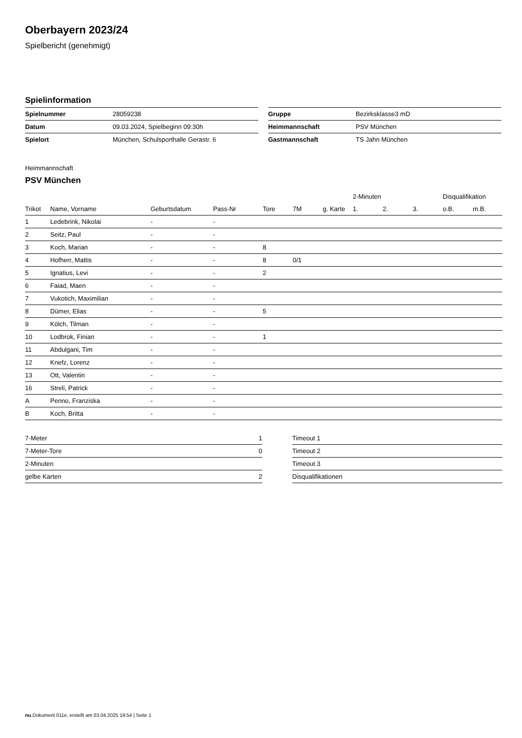Oberbayern 2023/24
Spielbericht (genehmigt)
Spielinformation
| Spielnummer | 28059238 |
| Datum | 09.03.2024, Spielbeginn 09:30h |
| Spielort | München, Schulsporthalle Gerastr. 6 |
| Gruppe | Bezirksklasse3 mD |
| Heimmannschaft | PSV München |
| Gastmannschaft | TS Jahn München |
Heimmannschaft
PSV München
| | | | | | | | 2-Minuten | | | Disqualifikation | |
| --- | --- | --- | --- | --- | --- | --- | --- | --- | --- | --- | --- |
| Trikot | Name, Vorname | Geburtsdatum | Pass-Nr | Tore | 7M | g. Karte | 1. | 2. | 3. | o.B. | m.B. |
| 1 | Ledebrink, Nikolai | - | - | | | | | | | | |
| 2 | Seitz, Paul | - | - | | | | | | | | |
| 3 | Koch, Marian | - | - | 8 | | | | | | | |
| 4 | Hofherr, Mattis | - | - | 8 | 0/1 | | | | | | |
| 5 | Ignatius, Levi | - | - | 2 | | | | | | | |
| 6 | Faiad, Maen | - | - | | | | | | | | |
| 7 | Vukotich, Maximilian | - | - | | | | | | | | |
| 8 | Dümer, Elias | - | - | 5 | | | | | | | |
| 9 | Kölch, Tilman | - | - | | | | | | | | |
| 10 | Lodbrok, Finian | - | - | 1 | | | | | | | |
| 11 | Abdulgani, Tim | - | - | | | | | | | | |
| 12 | Knefz, Lorenz | - | - | | | | | | | | |
| 13 | Ott, Valentin | - | - | | | | | | | | |
| 16 | Streli, Patrick | - | - | | | | | | | | |
| A | Penno, Franziska | - | - | | | | | | | | |
| B | Koch, Britta | - | - | | | | | | | | |
| 7-Meter | 1 |
| 7-Meter-Tore | 0 |
| 2-Minuten | |
| gelbe Karten | 2 |
| Timeout 1 |
| Timeout 2 |
| Timeout 3 |
| Disqualifikationen |
nu.Dokument 011e, erstellt am 03.04.2025 19:54 | Seite 1